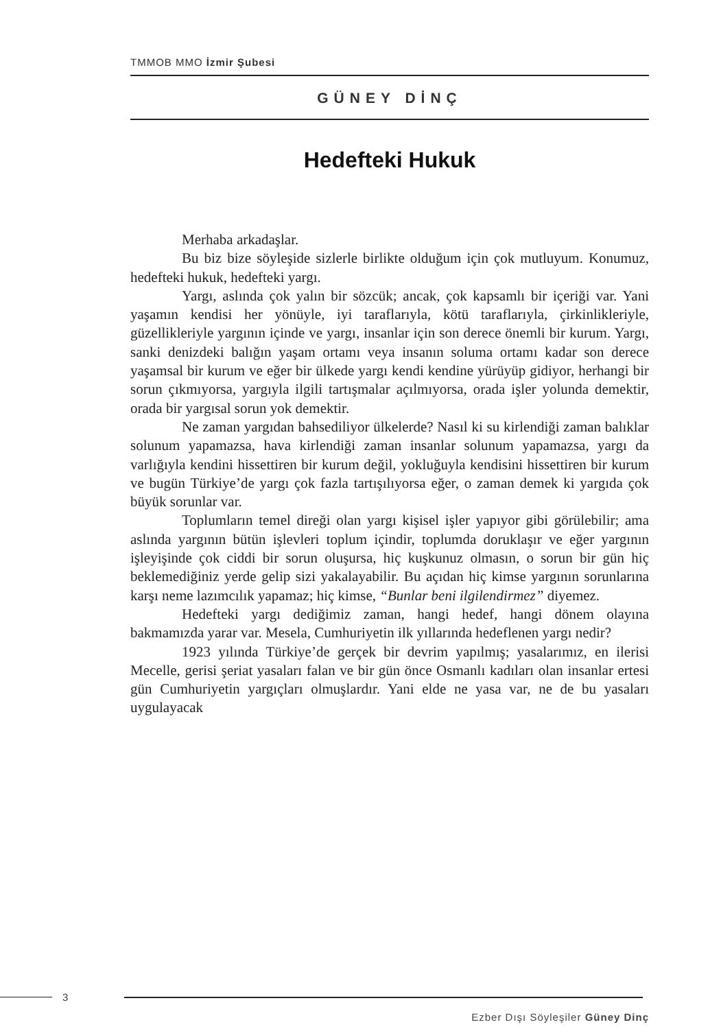TMMOB MMO İzmir Şubesi
GÜNEY DİNÇ
Hedefteki Hukuk
Merhaba arkadaşlar.
Bu biz bize söyleşide sizlerle birlikte olduğum için çok mutluyum. Konumuz, hedefteki hukuk, hedefteki yargı.
Yargı, aslında çok yalın bir sözcük; ancak, çok kapsamlı bir içeriği var. Yani yaşamın kendisi her yönüyle, iyi taraflarıyla, kötü taraflarıyla, çirkinlikleriyle, güzellikleriyle yargının içinde ve yargı, insanlar için son derece önemli bir kurum. Yargı, sanki denizdeki balığın yaşam ortamı veya insanın soluma ortamı kadar son derece yaşamsal bir kurum ve eğer bir ülkede yargı kendi kendine yürüyüp gidiyor, herhangi bir sorun çıkmıyorsa, yargıyla ilgili tartışmalar açılmıyorsa, orada işler yolunda demektir, orada bir yargısal sorun yok demektir.
Ne zaman yargıdan bahsediliyor ülkelerde? Nasıl ki su kirlendiği zaman balıklar solunum yapamazsa, hava kirlendiği zaman insanlar solunum yapamazsa, yargı da varlığıyla kendini hissettiren bir kurum değil, yokluğuyla kendisini hissettiren bir kurum ve bugün Türkiye’de yargı çok fazla tartışılıyorsa eğer, o zaman demek ki yargıda çok büyük sorunlar var.
Toplumların temel direği olan yargı kişisel işler yapıyor gibi görülebilir; ama aslında yargının bütün işlevleri toplum içindir, toplumda doruklaşır ve eğer yargının işleyişinde çok ciddi bir sorun oluşursa, hiç kuşkunuz olmasın, o sorun bir gün hiç beklemediğiniz yerde gelip sizi yakalayabilir. Bu açıdan hiç kimse yargının sorunlarına karşı neme lazımcılık yapamaz; hiç kimse, “Bunlar beni ilgilendirmez” diyemez.
Hedefteki yargı dediğimiz zaman, hangi hedef, hangi dönem olayına bakmamızda yarar var. Mesela, Cumhuriyetin ilk yıllarında hedeflenen yargı nedir?
1923 yılında Türkiye’de gerçek bir devrim yapılmış; yasalarımız, en ilerisi Mecelle, gerisi şeriat yasaları falan ve bir gün önce Osmanlı kadıları olan insanlar ertesi gün Cumhuriyetin yargıçları olmuşlardır. Yani elde ne yasa var, ne de bu yasaları uygulayacak
3
Ezber Dışı Söyleşiler Güney Dinç